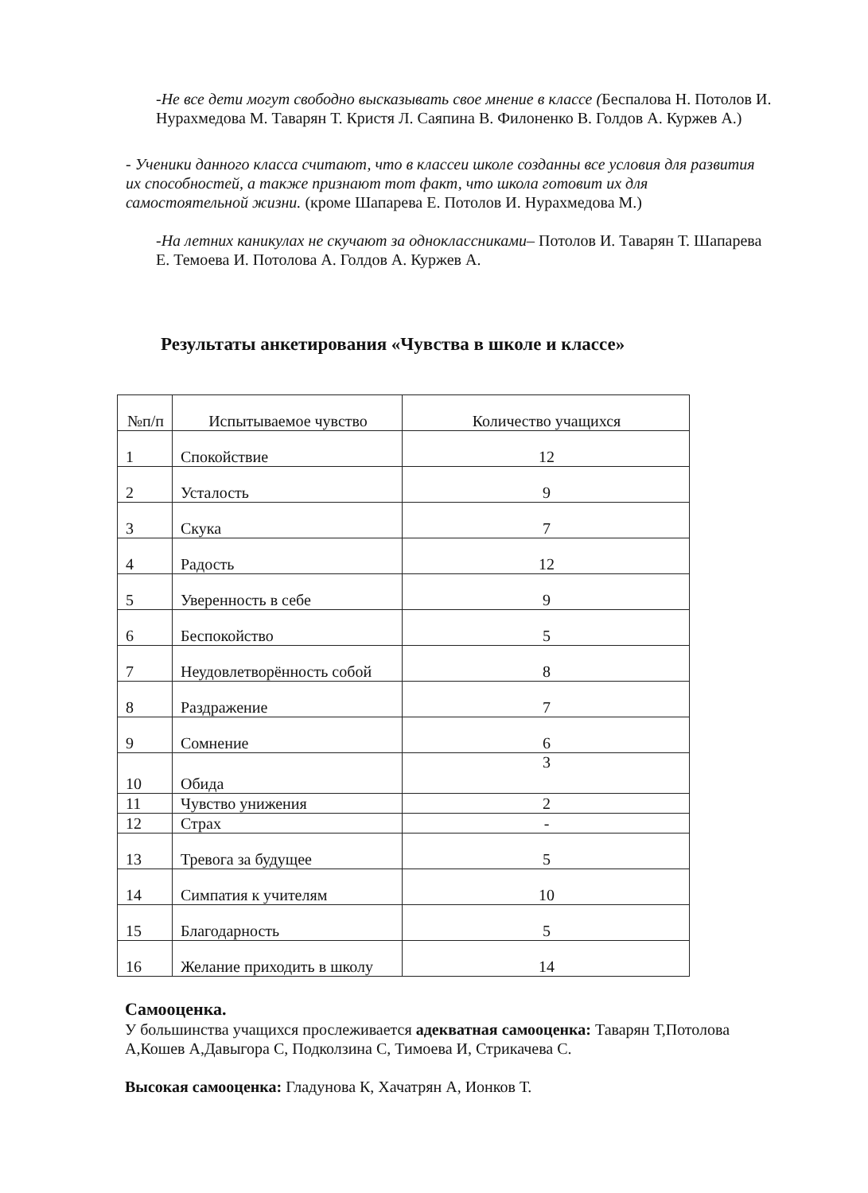-Не все дети могут свободно высказывать свое мнение в классе (Беспалова Н. Потолов И. Нурахмедова М. Таварян Т. Кристя Л. Саяпина В. Филоненко В. Голдов А. Куржев А.)
- Ученики данного класса считают, что в классеи школе созданны все условия для развития их способностей, а также признают тот факт, что школа готовит их для самостоятельной жизни. (кроме Шапарева Е. Потолов И. Нурахмедова М.)
-На летних каникулах не скучают за одноклассниками– Потолов И. Таварян Т. Шапарева Е. Темоева И. Потолова А. Голдов А. Куржев А.
Результаты анкетирования «Чувства в школе и классе»
| №п/п | Испытываемое чувство | Количество учащихся |
| --- | --- | --- |
| 1 | Спокойствие | 12 |
| 2 | Усталость | 9 |
| 3 | Скука | 7 |
| 4 | Радость | 12 |
| 5 | Уверенность в себе | 9 |
| 6 | Беспокойство | 5 |
| 7 | Неудовлетворённость собой | 8 |
| 8 | Раздражение | 7 |
| 9 | Сомнение | 6 |
| 10 | Обида | 3 |
| 11 | Чувство унижения | 2 |
| 12 | Страх | - |
| 13 | Тревога за будущее | 5 |
| 14 | Симпатия к учителям | 10 |
| 15 | Благодарность | 5 |
| 16 | Желание приходить в школу | 14 |
Самооценка.
У большинства учащихся прослеживается адекватная самооценка: Таварян Т,Потолова А,Кошев А,Давыгора С, Подколзина С, Тимоева И, Стрикачева С.
Высокая самооценка: Гладунова К, Хачатрян А, Ионков Т.